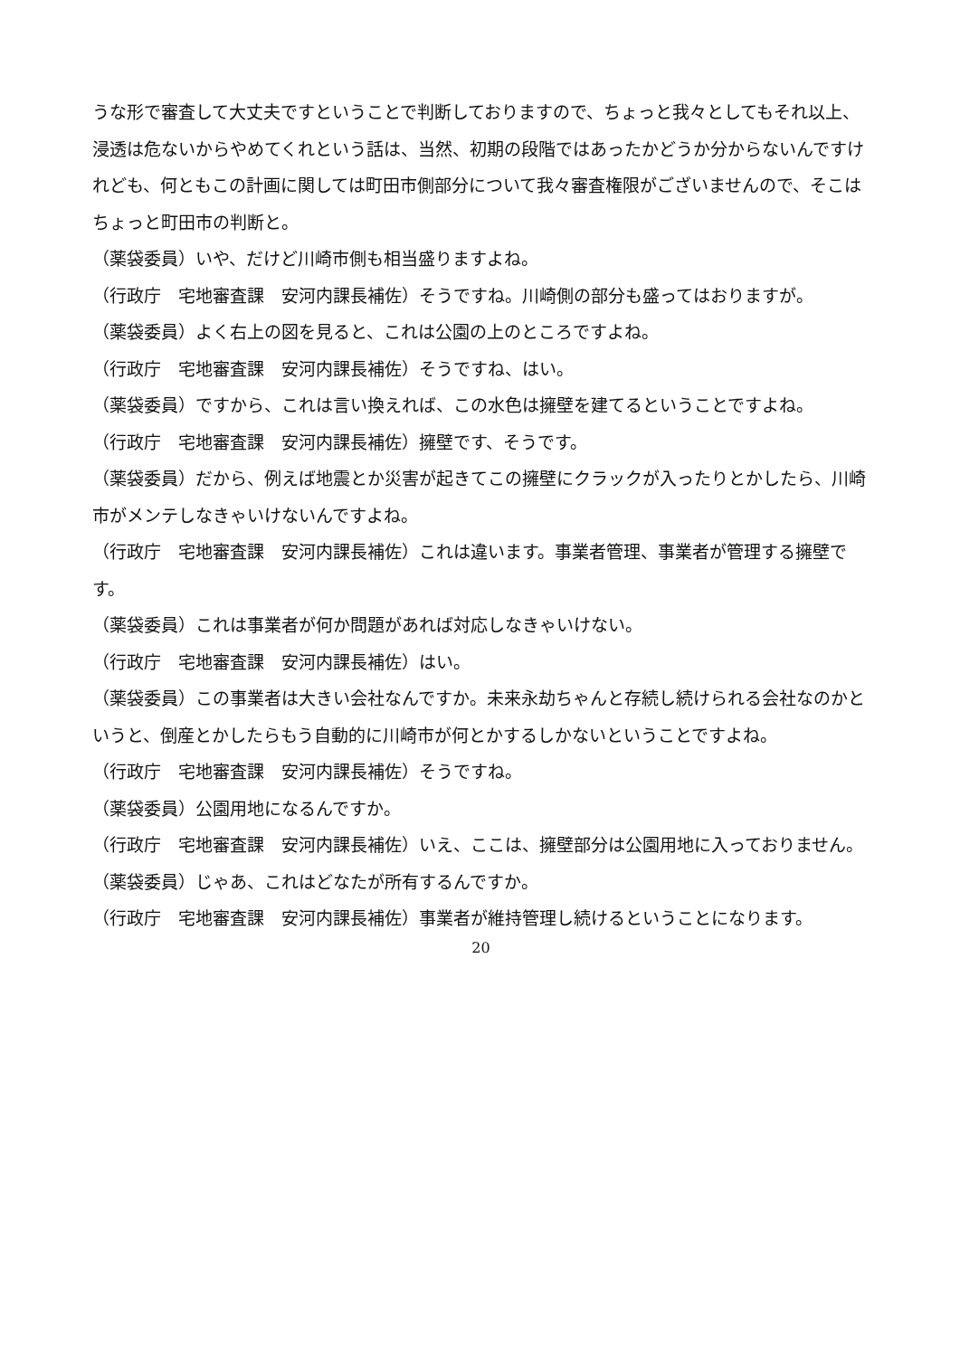うな形で審査して大丈夫ですということで判断しておりますので、ちょっと我々としてもそれ以上、浸透は危ないからやめてくれという話は、当然、初期の段階ではあったかどうか分からないんですけれども、何ともこの計画に関しては町田市側部分について我々審査権限がございませんので、そこはちょっと町田市の判断と。
（薬袋委員）いや、だけど川崎市側も相当盛りますよね。
（行政庁　宅地審査課　安河内課長補佐）そうですね。川崎側の部分も盛ってはおりますが。
（薬袋委員）よく右上の図を見ると、これは公園の上のところですよね。
（行政庁　宅地審査課　安河内課長補佐）そうですね、はい。
（薬袋委員）ですから、これは言い換えれば、この水色は擁壁を建てるということですよね。
（行政庁　宅地審査課　安河内課長補佐）擁壁です、そうです。
（薬袋委員）だから、例えば地震とか災害が起きてこの擁壁にクラックが入ったりとかしたら、川崎市がメンテしなきゃいけないんですよね。
（行政庁　宅地審査課　安河内課長補佐）これは違います。事業者管理、事業者が管理する擁壁です。
（薬袋委員）これは事業者が何か問題があれば対応しなきゃいけない。
（行政庁　宅地審査課　安河内課長補佐）はい。
（薬袋委員）この事業者は大きい会社なんですか。未来永劫ちゃんと存続し続けられる会社なのかというと、倒産とかしたらもう自動的に川崎市が何とかするしかないということですよね。
（行政庁　宅地審査課　安河内課長補佐）そうですね。
（薬袋委員）公園用地になるんですか。
（行政庁　宅地審査課　安河内課長補佐）いえ、ここは、擁壁部分は公園用地に入っておりません。
（薬袋委員）じゃあ、これはどなたが所有するんですか。
（行政庁　宅地審査課　安河内課長補佐）事業者が維持管理し続けるということになります。
20